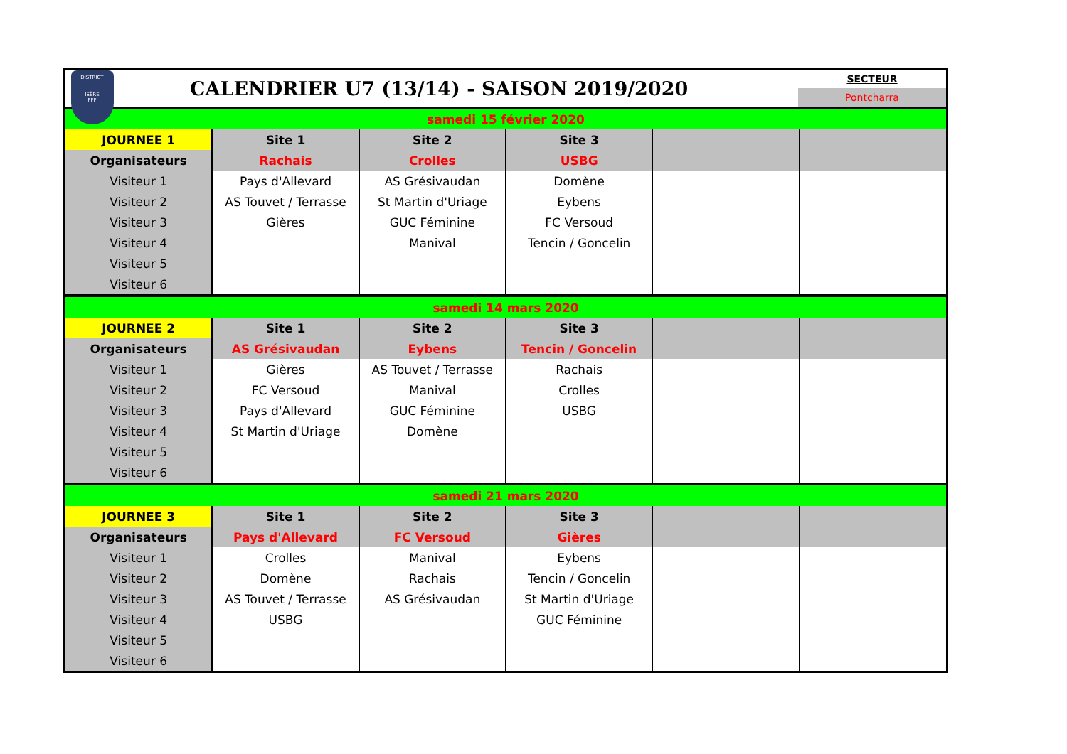DISTRICT
ISÈRE
FFF
CALENDRIER U7 (13/14) - SAISON 2019/2020
SECTEUR
Pontcharra
| samedi 15 février 2020 | | | | | |
| JOURNEE 1 | Site 1 | Site 2 | Site 3 | | |
| Organisateurs | Rachais | Crolles | USBG | | |
| Visiteur 1 | Pays d'Allevard | AS Grésivaudan | Domène | | |
| Visiteur 2 | AS Touvet / Terrasse | St Martin d'Uriage | Eybens | | |
| Visiteur 3 | Gières | GUC Féminine | FC Versoud | | |
| Visiteur 4 | | Manival | Tencin / Goncelin | | |
| Visiteur 5 | | | | | |
| Visiteur 6 | | | | | |
| samedi 14 mars 2020 | | | | | |
| JOURNEE 2 | Site 1 | Site 2 | Site 3 | | |
| Organisateurs | AS Grésivaudan | Eybens | Tencin / Goncelin | | |
| Visiteur 1 | Gières | AS Touvet / Terrasse | Rachais | | |
| Visiteur 2 | FC Versoud | Manival | Crolles | | |
| Visiteur 3 | Pays d'Allevard | GUC Féminine | USBG | | |
| Visiteur 4 | St Martin d'Uriage | Domène | | | |
| Visiteur 5 | | | | | |
| Visiteur 6 | | | | | |
| samedi 21 mars 2020 | | | | | |
| JOURNEE 3 | Site 1 | Site 2 | Site 3 | | |
| Organisateurs | Pays d'Allevard | FC Versoud | Gières | | |
| Visiteur 1 | Crolles | Manival | Eybens | | |
| Visiteur 2 | Domène | Rachais | Tencin / Goncelin | | |
| Visiteur 3 | AS Touvet / Terrasse | AS Grésivaudan | St Martin d'Uriage | | |
| Visiteur 4 | USBG | | GUC Féminine | | |
| Visiteur 5 | | | | | |
| Visiteur 6 | | | | | |